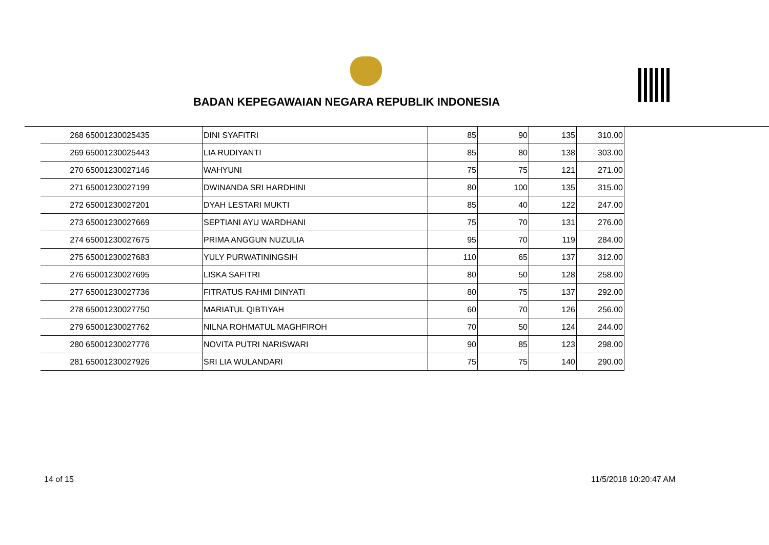BADAN KEPEGAWAIAN NEGARA REPUBLIK INDONESIA
| 268 | 65001230025435 | DINI SYAFITRI | 85 | 90 | 135 | 310.00 |
| 269 | 65001230025443 | LIA RUDIYANTI | 85 | 80 | 138 | 303.00 |
| 270 | 65001230027146 | WAHYUNI | 75 | 75 | 121 | 271.00 |
| 271 | 65001230027199 | DWINANDA SRI HARDHINI | 80 | 100 | 135 | 315.00 |
| 272 | 65001230027201 | DYAH LESTARI MUKTI | 85 | 40 | 122 | 247.00 |
| 273 | 65001230027669 | SEPTIANI AYU WARDHANI | 75 | 70 | 131 | 276.00 |
| 274 | 65001230027675 | PRIMA ANGGUN NUZULIA | 95 | 70 | 119 | 284.00 |
| 275 | 65001230027683 | YULY PURWATININGSIH | 110 | 65 | 137 | 312.00 |
| 276 | 65001230027695 | LISKA SAFITRI | 80 | 50 | 128 | 258.00 |
| 277 | 65001230027736 | FITRATUS RAHMI DINYATI | 80 | 75 | 137 | 292.00 |
| 278 | 65001230027750 | MARIATUL QIBTIYAH | 60 | 70 | 126 | 256.00 |
| 279 | 65001230027762 | NILNA ROHMATUL MAGHFIROH | 70 | 50 | 124 | 244.00 |
| 280 | 65001230027776 | NOVITA PUTRI NARISWARI | 90 | 85 | 123 | 298.00 |
| 281 | 65001230027926 | SRI LIA WULANDARI | 75 | 75 | 140 | 290.00 |
14 of 15 11/5/2018 10:20:47 AM